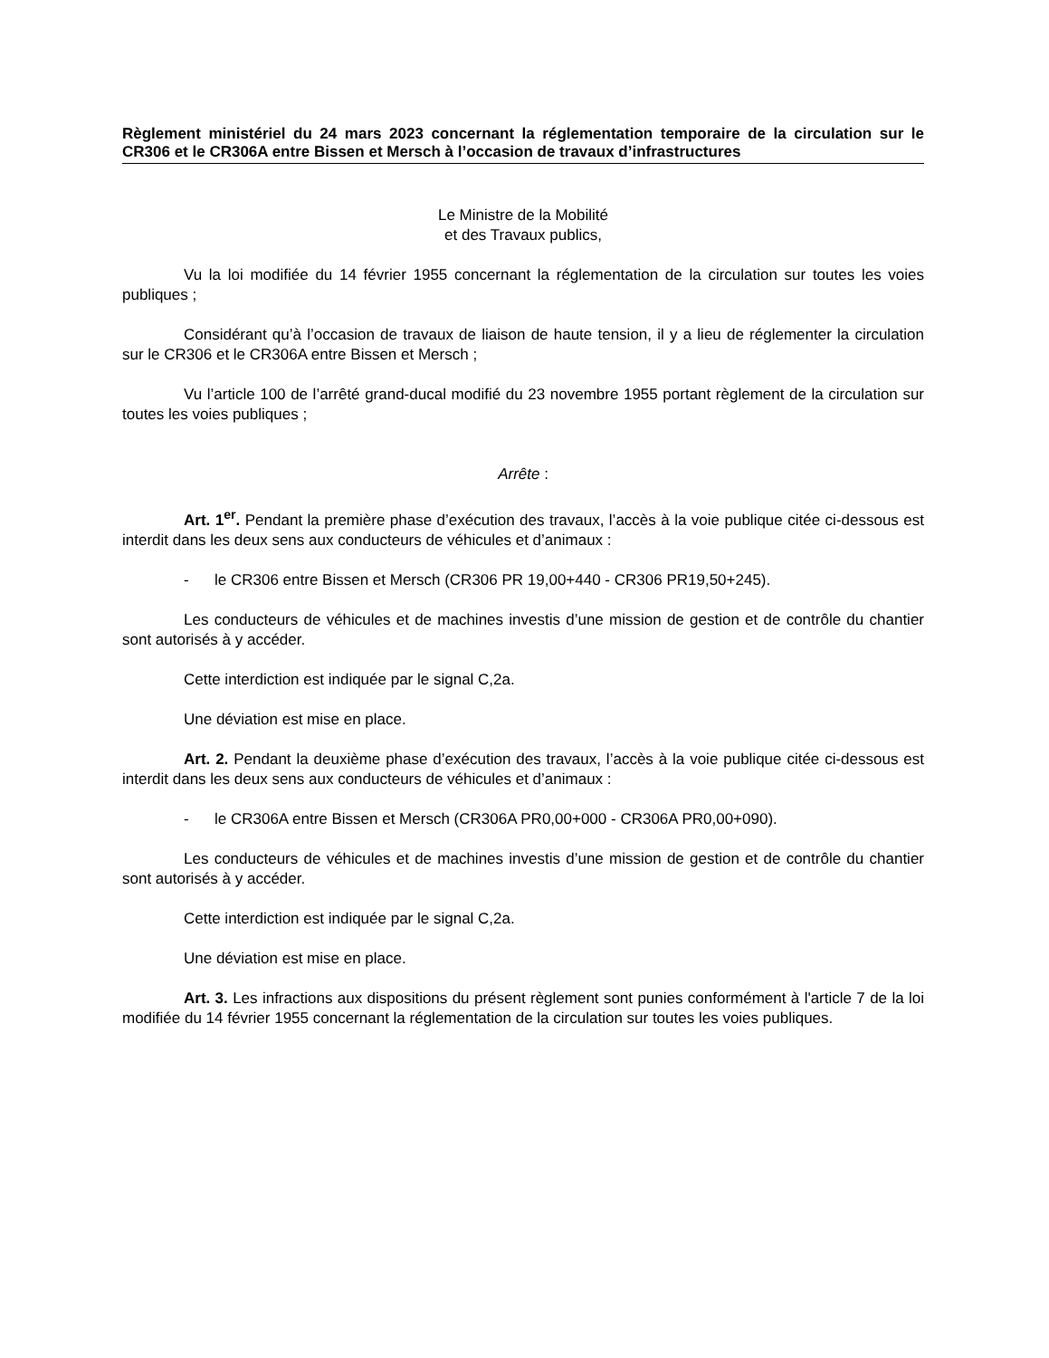Règlement ministériel du 24 mars 2023 concernant la réglementation temporaire de la circulation sur le CR306 et le CR306A entre Bissen et Mersch à l’occasion de travaux d’infrastructures
Le Ministre de la Mobilité
et des Travaux publics,
Vu la loi modifiée du 14 février 1955 concernant la réglementation de la circulation sur toutes les voies publiques ;
Considérant qu’à l’occasion de travaux de liaison de haute tension, il y a lieu de réglementer la circulation sur le CR306 et le CR306A entre Bissen et Mersch ;
Vu l’article 100 de l’arrêté grand-ducal modifié du 23 novembre 1955 portant règlement de la circulation sur toutes les voies publiques ;
Arrête :
Art. 1<sup>er</sup>. Pendant la première phase d’exécution des travaux, l’accès à la voie publique citée ci-dessous est interdit dans les deux sens aux conducteurs de véhicules et d’animaux :
- le CR306 entre Bissen et Mersch (CR306 PR 19,00+440 - CR306 PR19,50+245).
Les conducteurs de véhicules et de machines investis d’une mission de gestion et de contrôle du chantier sont autorisés à y accéder.
Cette interdiction est indiquée par le signal C,2a.
Une déviation est mise en place.
Art. 2. Pendant la deuxième phase d’exécution des travaux, l’accès à la voie publique citée ci-dessous est interdit dans les deux sens aux conducteurs de véhicules et d’animaux :
- le CR306A entre Bissen et Mersch (CR306A PR0,00+000 - CR306A PR0,00+090).
Les conducteurs de véhicules et de machines investis d’une mission de gestion et de contrôle du chantier sont autorisés à y accéder.
Cette interdiction est indiquée par le signal C,2a.
Une déviation est mise en place.
Art. 3. Les infractions aux dispositions du présent règlement sont punies conformément à l'article 7 de la loi modifiée du 14 février 1955 concernant la réglementation de la circulation sur toutes les voies publiques.